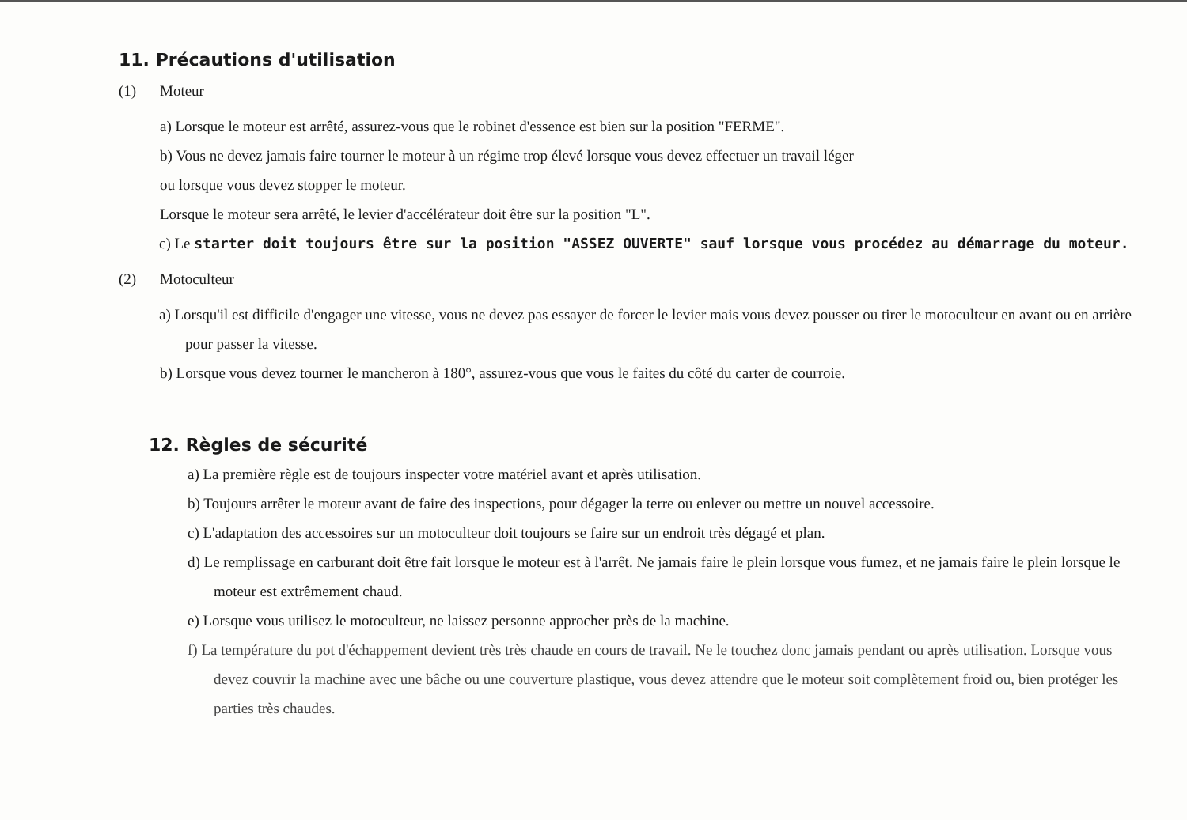11. Précautions d'utilisation
(1) Moteur
a) Lorsque le moteur est arrêté, assurez-vous que le robinet d'essence est bien sur la position "FERME".
b) Vous ne devez jamais faire tourner le moteur à un régime trop élevé lorsque vous devez effectuer un travail léger
ou lorsque vous devez stopper le moteur.
Lorsque le moteur sera arrêté, le levier d'accélérateur doit être sur la position "L".
c) Le starter doit toujours être sur la position "ASSEZ OUVERTE" sauf lorsque vous procédez au démarrage du moteur.
(2) Motoculteur
a) Lorsqu'il est difficile d'engager une vitesse, vous ne devez pas essayer de forcer le levier mais vous devez pousser ou tirer le motoculteur en avant ou en arrière pour passer la vitesse.
b) Lorsque vous devez tourner le mancheron à 180°, assurez-vous que vous le faites du côté du carter de courroie.
12. Règles de sécurité
a) La première règle est de toujours inspecter votre matériel avant et après utilisation.
b) Toujours arrêter le moteur avant de faire des inspections, pour dégager la terre ou enlever ou mettre un nouvel accessoire.
c) L'adaptation des accessoires sur un motoculteur doit toujours se faire sur un endroit très dégagé et plan.
d) Le remplissage en carburant doit être fait lorsque le moteur est à l'arrêt. Ne jamais faire le plein lorsque vous fumez, et ne jamais faire le plein lorsque le moteur est extrêmement chaud.
e) Lorsque vous utilisez le motoculteur, ne laissez personne approcher près de la machine.
f) La température du pot d'échappement devient très très chaude en cours de travail. Ne le touchez donc jamais pendant ou après utilisation. Lorsque vous devez couvrir la machine avec une bâche ou une couverture plastique, vous devez attendre que le moteur soit complètement froid ou, bien protéger les parties très chaudes.